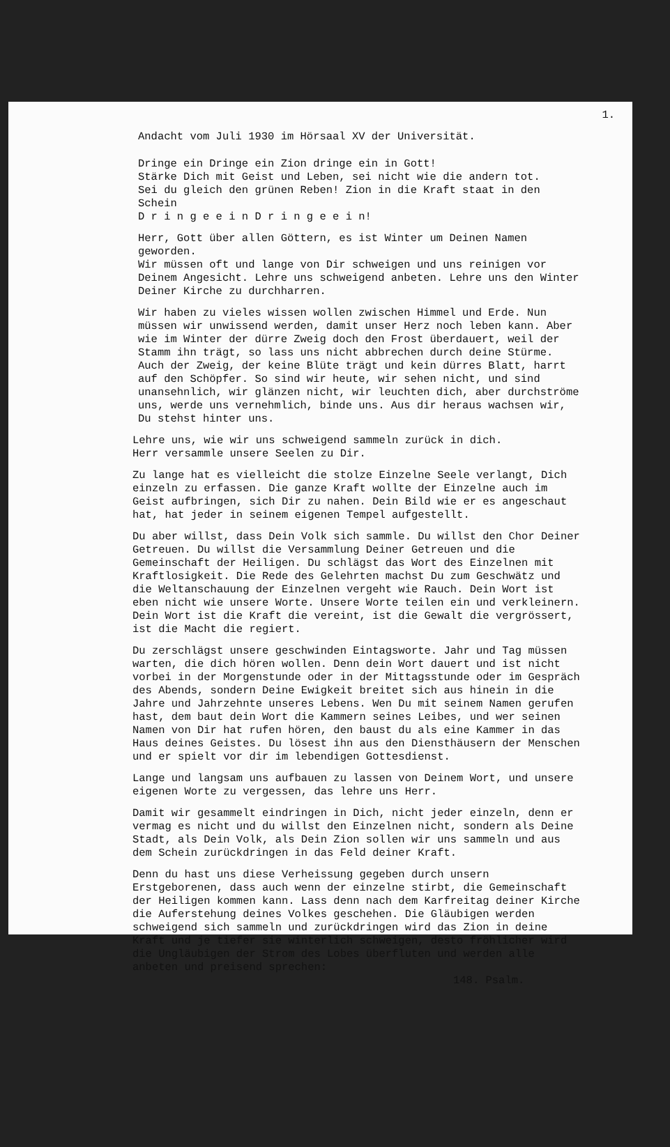1.
Andacht vom Juli 1930 im Hörsaal XV der Universität.
Dringe ein Dringe ein Zion dringe ein in Gott! Stärke Dich mit Geist und Leben, sei nicht wie die andern tot. Sei du gleich den grünen Reben! Zion in die Kraft staat in den Schein D r i n g e e i n D r i n g e e i n!
Herr, Gott über allen Göttern, es ist Winter um Deinen Namen geworden. Wir müssen oft und lange von Dir schweigen und uns reinigen vor Deinem Angesicht. Lehre uns schweigend anbeten. Lehre uns den Winter Deiner Kirche zu durchharren.
Wir haben zu vieles wissen wollen zwischen Himmel und Erde. Nun müssen wir unwissend werden, damit unser Herz noch leben kann. Aber wie im Winter der dürre Zweig doch den Frost überdauert, weil der Stamm ihn trägt, so lass uns nicht abbrechen durch deine Stürme. Auch der Zweig, der keine Blüte trägt und kein dürres Blatt, harrt auf den Schöpfer. So sind wir heute, wir sehen nicht, und sind unansehnlich, wir glänzen nicht, wir leuchten dich, aber durchströme uns, werde uns vernehmlich, binde uns. Aus dir heraus wachsen wir, Du stehst hinter uns.
Lehre uns, wie wir uns schweigend sammeln zurück in dich. Herr versammle unsere Seelen zu Dir.
Zu lange hat es vielleicht die stolze Einzelne Seele verlangt, Dich einzeln zu erfassen. Die ganze Kraft wollte der Einzelne auch im Geist aufbringen, sich Dir zu nahen. Dein Bild wie er es angeschaut hat, hat jeder in seinem eigenen Tempel aufgestellt.
Du aber willst, dass Dein Volk sich sammle. Du willst den Chor Deiner Getreuen. Du willst die Versammlung Deiner Getreuen und die Gemeinschaft der Heiligen. Du schlägst das Wort des Einzelnen mit Kraftlosigkeit. Die Rede des Gelehrten machst Du zum Geschwätz und die Weltanschauung der Einzelnen vergeht wie Rauch. Dein Wort ist eben nicht wie unsere Worte. Unsere Worte teilen ein und verkleinern. Dein Wort ist die Kraft die vereint, ist die Gewalt die vergrössert, ist die Macht die regiert.
Du zerschlägst unsere geschwinden Eintagsworte. Jahr und Tag müssen warten, die dich hören wollen. Denn dein Wort dauert und ist nicht vorbei in der Morgenstunde oder in der Mittagsstunde oder im Gespräch des Abends, sondern Deine Ewigkeit breitet sich aus hinein in die Jahre und Jahrzehnte unseres Lebens. Wen Du mit seinem Namen gerufen hast, dem baut dein Wort die Kammern seines Leibes, und wer seinen Namen von Dir hat rufen hören, den baust du als eine Kammer in das Haus deines Geistes. Du lösest ihn aus den Diensthäusern der Menschen und er spielt vor dir im lebendigen Gottesdienst.
Lange und langsam uns aufbauen zu lassen von Deinem Wort, und unsere eigenen Worte zu vergessen, das lehre uns Herr.
Damit wir gesammelt eindringen in Dich, nicht jeder einzeln, denn er vermag es nicht und du willst den Einzelnen nicht, sondern als Deine Stadt, als Dein Volk, als Dein Zion sollen wir uns sammeln und aus dem Schein zurückdringen in das Feld deiner Kraft.
Denn du hast uns diese Verheissung gegeben durch unsern Erstgeborenen, dass auch wenn der einzelne stirbt, die Gemeinschaft der Heiligen kommen kann. Lass denn nach dem Karfreitag deiner Kirche die Auferstehung deines Volkes geschehen. Die Gläubigen werden schweigend sich sammeln und zurückdringen wird das Zion in deine Kraft und je tiefer sie winterlich schweigen, desto fröhlicher wird die Ungläubigen der Strom des Lobes überfluten und werden alle anbeten und preisend sprechen:
148. Psalm.